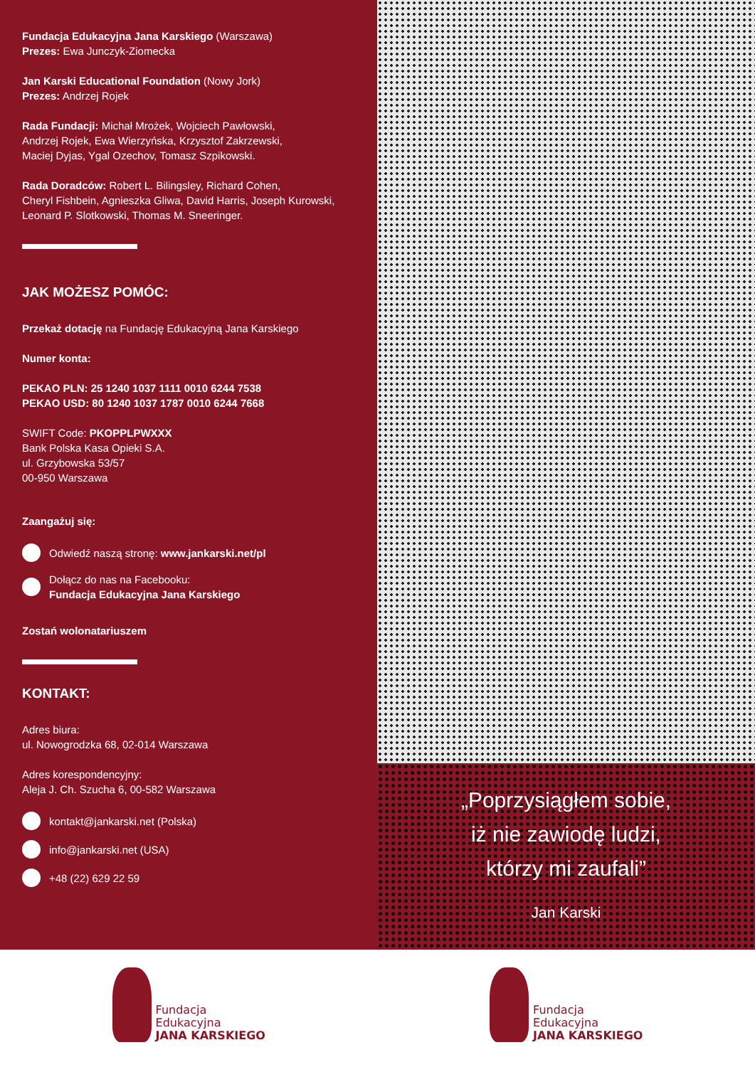Fundacja Edukacyjna Jana Karskiego (Warszawa)
Prezes: Ewa Junczyk-Ziomecka
Jan Karski Educational Foundation (Nowy Jork)
Prezes: Andrzej Rojek
Rada Fundacji: Michał Mrożek, Wojciech Pawłowski,
Andrzej Rojek, Ewa Wierzyńska, Krzysztof Zakrzewski,
Maciej Dyjas, Ygal Ozechov, Tomasz Szpikowski.
Rada Doradców: Robert L. Bilingsley, Richard Cohen,
Cheryl Fishbein, Agnieszka Gliwa, David Harris, Joseph Kurowski,
Leonard P. Slotkowski, Thomas M. Sneeringer.
JAK MOŻESZ POMÓC:
Przekaż dotację na Fundację Edukacyjną Jana Karskiego
Numer konta:
PEKAO PLN: 25 1240 1037 1111 0010 6244 7538
PEKAO USD: 80 1240 1037 1787 0010 6244 7668
SWIFT Code: PKOPPLPWXXX
Bank Polska Kasa Opieki S.A.
ul. Grzybowska 53/57
00-950 Warszawa
Zaangażuj się:
Odwiedź naszą stronę: www.jankarski.net/pl
Dołącz do nas na Facebooku:
Fundacja Edukacyjna Jana Karskiego
Zostań wolonatariuszem
KONTAKT:
Adres biura:
ul. Nowogrodzka 68, 02-014 Warszawa
Adres korespondencyjny:
Aleja J. Ch. Szucha 6, 00-582 Warszawa
kontakt@jankarski.net (Polska)
info@jankarski.net (USA)
+48 (22) 629 22 59
„Poprzysiągłem sobie,
iż nie zawiodę ludzi,
którzy mi zaufali”
Jan Karski
Fundacja
Edukacyjna
JANA KARSKIEGO
Fundacja
Edukacyjna
JANA KARSKIEGO